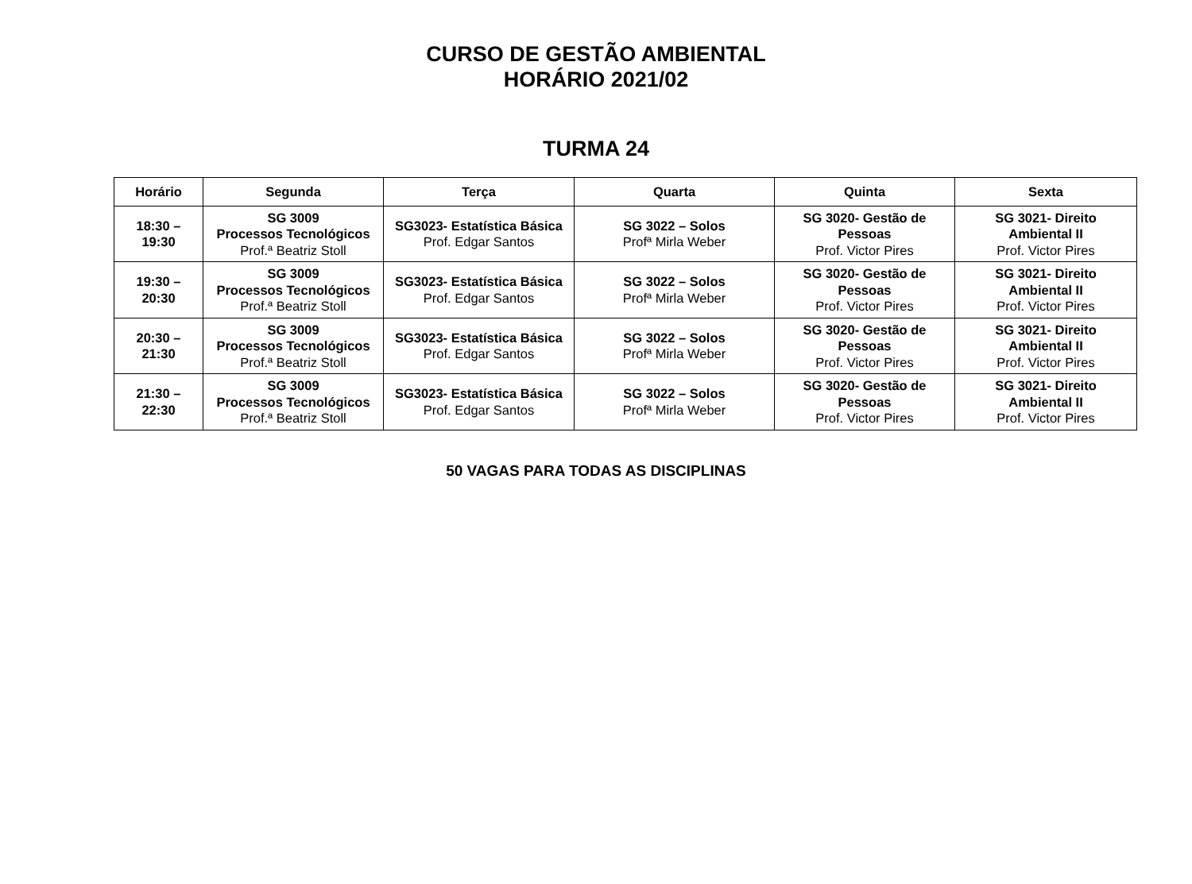CURSO DE GESTÃO AMBIENTAL
HORÁRIO 2021/02
TURMA 24
| Horário | Segunda | Terça | Quarta | Quinta | Sexta |
| --- | --- | --- | --- | --- | --- |
| 18:30 – 19:30 | SG 3009 Processos Tecnológicos Prof.ª Beatriz Stoll | SG3023- Estatística Básica Prof. Edgar Santos | SG 3022 – Solos Profª Mirla Weber | SG 3020- Gestão de Pessoas Prof. Victor Pires | SG 3021- Direito Ambiental II Prof. Victor Pires |
| 19:30 – 20:30 | SG 3009 Processos Tecnológicos Prof.ª Beatriz Stoll | SG3023- Estatística Básica Prof. Edgar Santos | SG 3022 – Solos Profª Mirla Weber | SG 3020- Gestão de Pessoas Prof. Victor Pires | SG 3021- Direito Ambiental II Prof. Victor Pires |
| 20:30 – 21:30 | SG 3009 Processos Tecnológicos Prof.ª Beatriz Stoll | SG3023- Estatística Básica Prof. Edgar Santos | SG 3022 – Solos Profª Mirla Weber | SG 3020- Gestão de Pessoas Prof. Victor Pires | SG 3021- Direito Ambiental II Prof. Victor Pires |
| 21:30 – 22:30 | SG 3009 Processos Tecnológicos Prof.ª Beatriz Stoll | SG3023- Estatística Básica Prof. Edgar Santos | SG 3022 – Solos Profª Mirla Weber | SG 3020- Gestão de Pessoas Prof. Victor Pires | SG 3021- Direito Ambiental II Prof. Victor Pires |
50 VAGAS PARA TODAS AS DISCIPLINAS